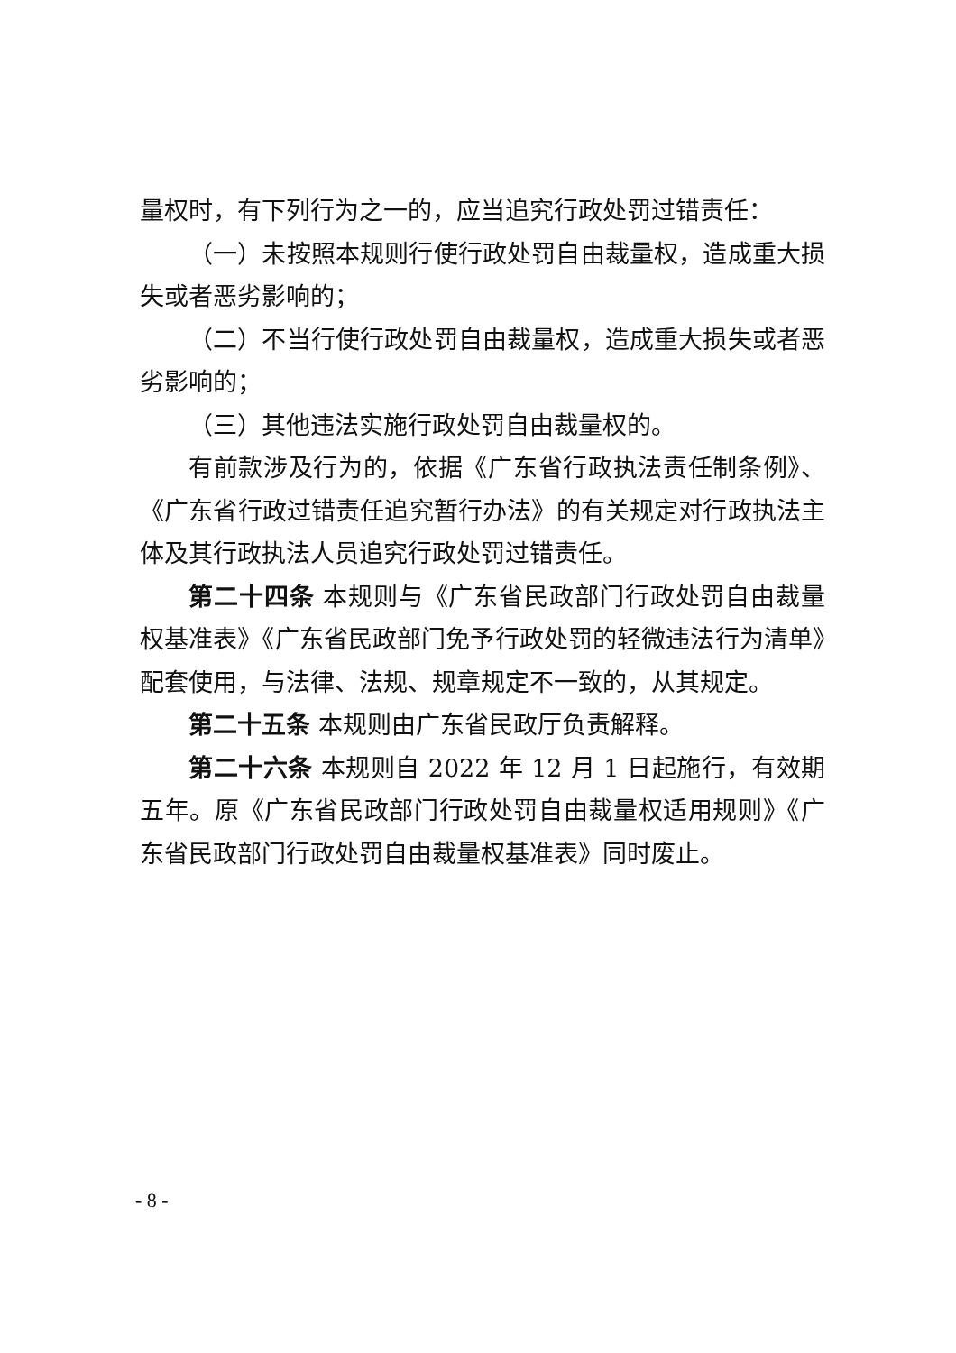量权时，有下列行为之一的，应当追究行政处罚过错责任：
（一）未按照本规则行使行政处罚自由裁量权，造成重大损失或者恶劣影响的；
（二）不当行使行政处罚自由裁量权，造成重大损失或者恶劣影响的；
（三）其他违法实施行政处罚自由裁量权的。
有前款涉及行为的，依据《广东省行政执法责任制条例》、《广东省行政过错责任追究暂行办法》的有关规定对行政执法主体及其行政执法人员追究行政处罚过错责任。
第二十四条 本规则与《广东省民政部门行政处罚自由裁量权基准表》《广东省民政部门免予行政处罚的轻微违法行为清单》配套使用，与法律、法规、规章规定不一致的，从其规定。
第二十五条 本规则由广东省民政厅负责解释。
第二十六条 本规则自 2022 年 12 月 1 日起施行，有效期五年。原《广东省民政部门行政处罚自由裁量权适用规则》《广东省民政部门行政处罚自由裁量权基准表》同时废止。
- 8 -